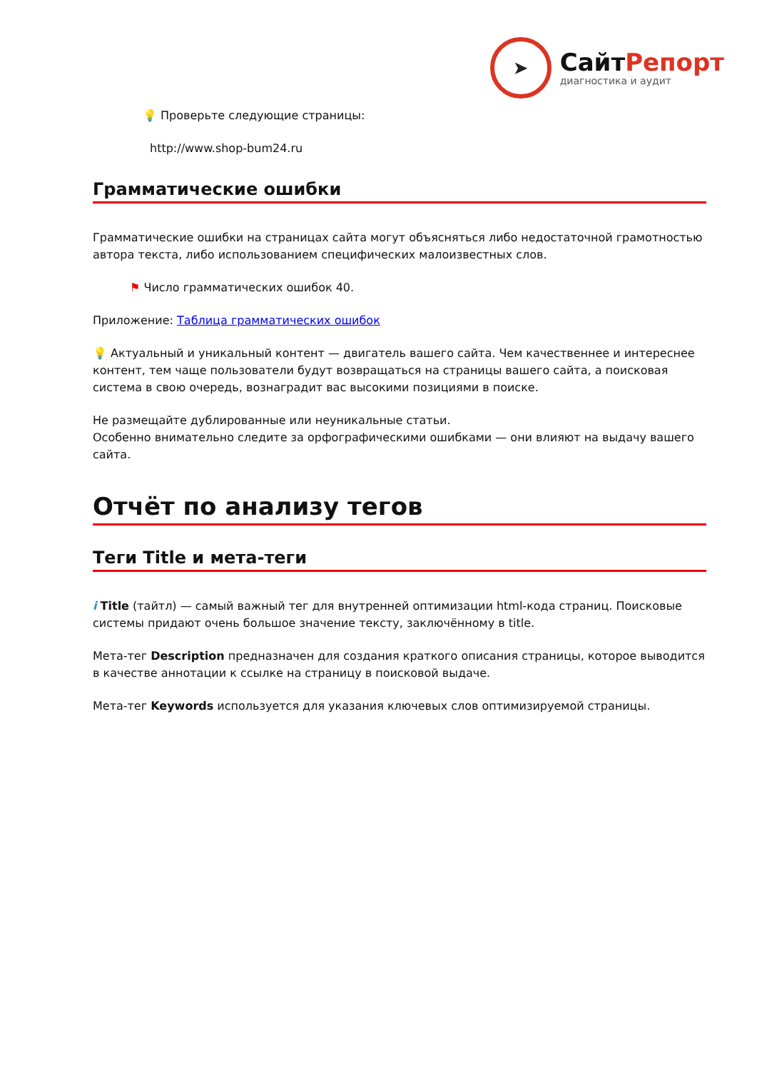➤
СайтРепорт
диагностика и аудит
💡 Проверьте следующие страницы:
http://www.shop-bum24.ru
Грамматические ошибки
Грамматические ошибки на страницах сайта могут объясняться либо недостаточной грамотностью автора текста, либо использованием специфических малоизвестных слов.
⚑ Число грамматических ошибок 40.
Приложение: Таблица грамматических ошибок
💡 Актуальный и уникальный контент — двигатель вашего сайта. Чем качественнее и интереснее контент, тем чаще пользователи будут возвращаться на страницы вашего сайта, а поисковая система в свою очередь, вознаградит вас высокими позициями в поиске.
Не размещайте дублированные или неуникальные статьи.
Особенно внимательно следите за орфографическими ошибками — они влияют на выдачу вашего сайта.
Отчёт по анализу тегов
Теги Title и мета-теги
i Title (тайтл) — самый важный тег для внутренней оптимизации html-кода страниц. Поисковые системы придают очень большое значение тексту, заключённому в title.
Мета-тег Description предназначен для создания краткого описания страницы, которое выводится в качестве аннотации к ссылке на страницу в поисковой выдаче.
Мета-тег Keywords используется для указания ключевых слов оптимизируемой страницы.